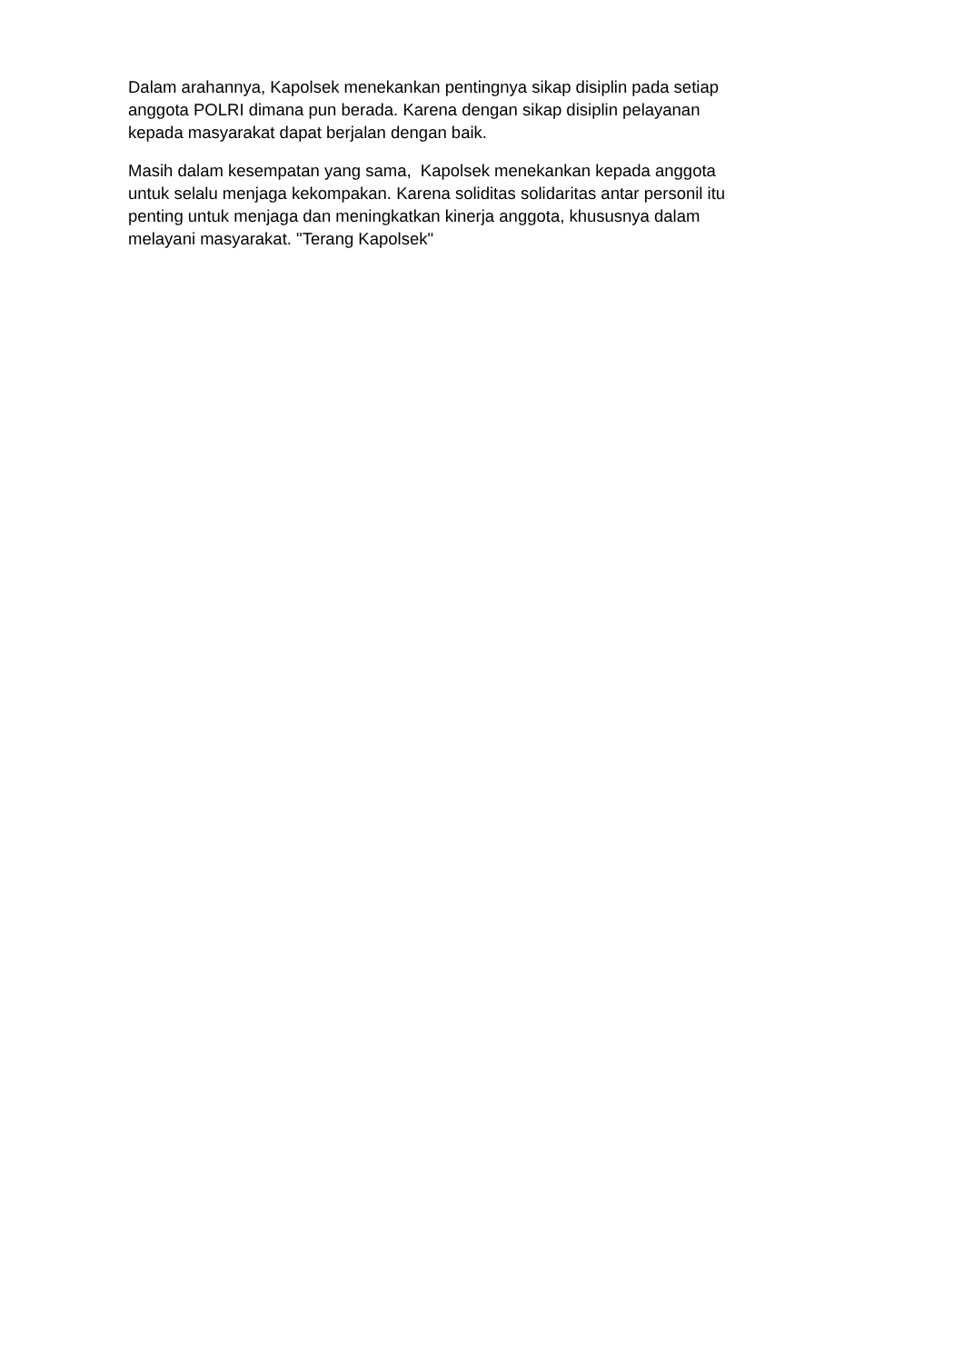Dalam arahannya, Kapolsek menekankan pentingnya sikap disiplin pada setiap
anggota POLRI dimana pun berada. Karena dengan sikap disiplin pelayanan
kepada masyarakat dapat berjalan dengan baik.
Masih dalam kesempatan yang sama, Kapolsek menekankan kepada anggota
untuk selalu menjaga kekompakan. Karena soliditas solidaritas antar personil itu
penting untuk menjaga dan meningkatkan kinerja anggota, khususnya dalam
melayani masyarakat. "Terang Kapolsek"